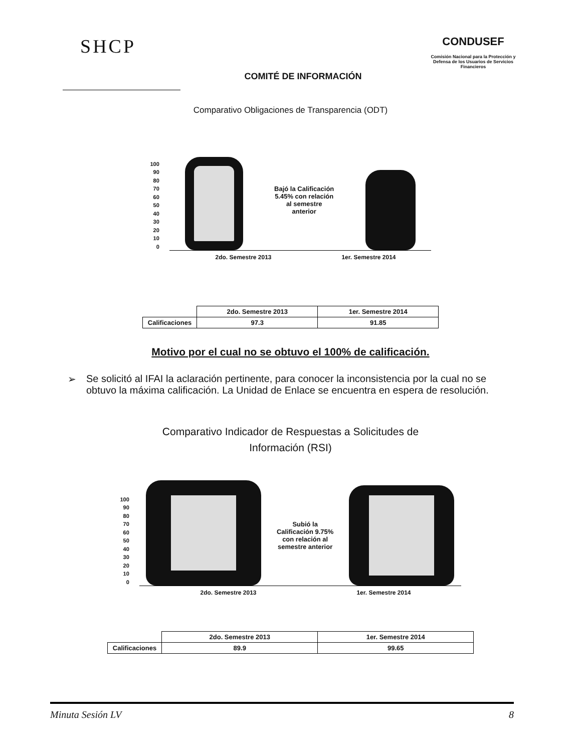SHCP
COMITÉ DE INFORMACIÓN
CONDUSEF
Comisión Nacional para la Protección y Defensa de los Usuarios de Servicios Financieros
Comparativo Obligaciones de Transparencia (ODT)
100
90
80
70
60
50
40
30
20
10
0
Bajó la Calificación 5.45% con relación al semestre anterior
2do. Semestre 2013 1er. Semestre 2014
| | 2do. Semestre 2013 | 1er. Semestre 2014 |
| Calificaciones | 97.3 | 91.85 |
Motivo por el cual no se obtuvo el 100% de calificación.
➢ Se solicitó al IFAI la aclaración pertinente, para conocer la inconsistencia por la cual no se obtuvo la máxima calificación. La Unidad de Enlace se encuentra en espera de resolución.
Comparativo Indicador de Respuestas a Solicitudes de
Información (RSI)
100
90
80
70
60
50
40
30
20
10
0
Subió la Calificación 9.75% con relación al semestre anterior
2do. Semestre 2013 1er. Semestre 2014
| | 2do. Semestre 2013 | 1er. Semestre 2014 |
| Calificaciones | 89.9 | 99.65 |
Minuta Sesión LV 8